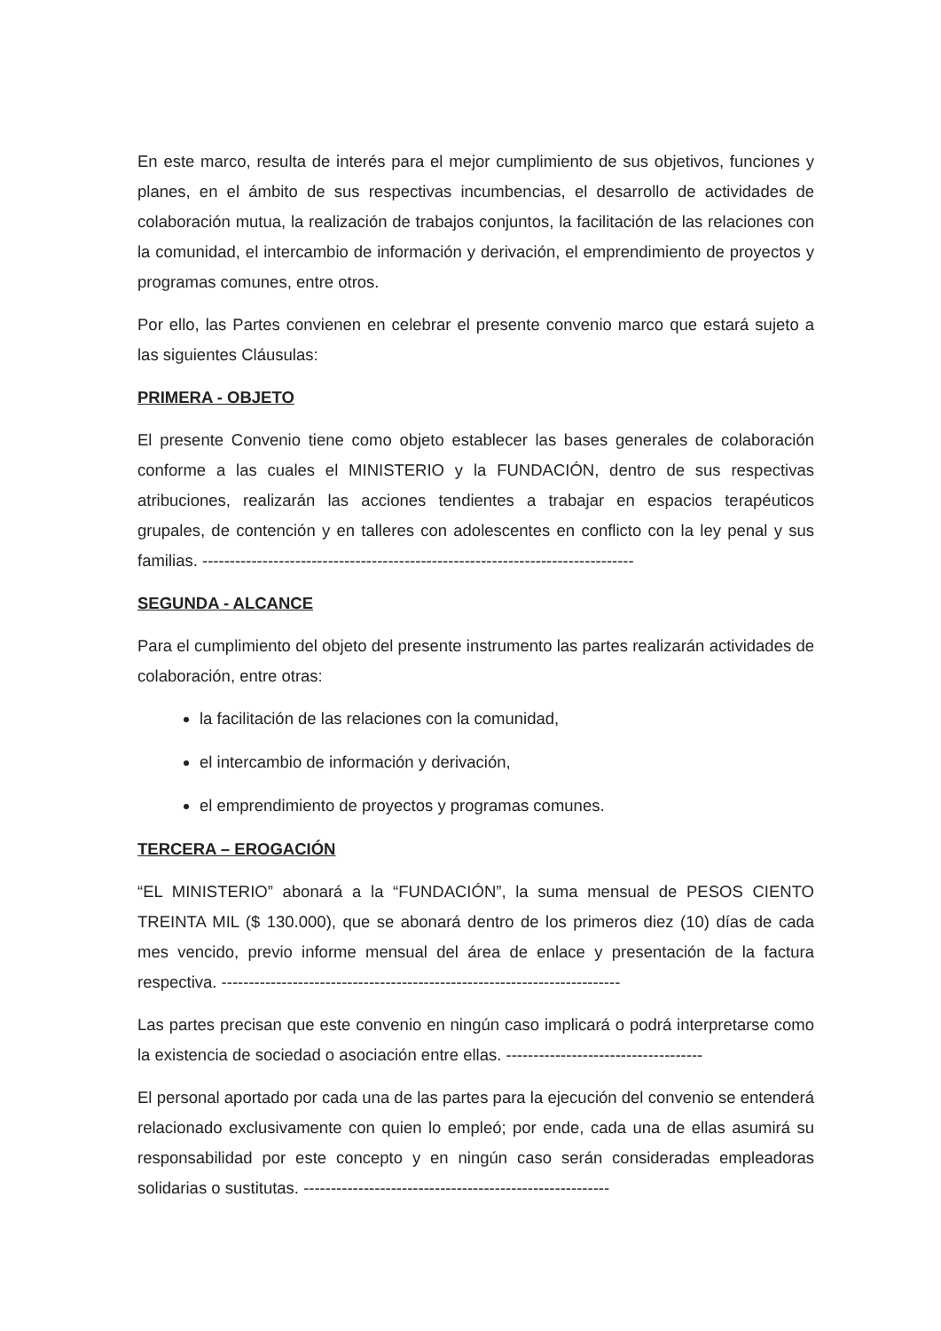En este marco, resulta de interés para el mejor cumplimiento de sus objetivos, funciones y planes, en el ámbito de sus respectivas incumbencias, el desarrollo de actividades de colaboración mutua, la realización de trabajos conjuntos, la facilitación de las relaciones con la comunidad, el intercambio de información y derivación, el emprendimiento de proyectos y programas comunes, entre otros.
Por ello, las Partes convienen en celebrar el presente convenio marco que estará sujeto a las siguientes Cláusulas:
PRIMERA - OBJETO
El presente Convenio tiene como objeto establecer las bases generales de colaboración conforme a las cuales el MINISTERIO y la FUNDACIÓN, dentro de sus respectivas atribuciones, realizarán las acciones tendientes a trabajar en espacios terapéuticos grupales, de contención y en talleres con adolescentes en conflicto con la ley penal y sus familias. -------------------------------------------------------------------------------
SEGUNDA - ALCANCE
Para el cumplimiento del objeto del presente instrumento las partes realizarán actividades de colaboración, entre otras:
la facilitación de las relaciones con la comunidad,
el intercambio de información y derivación,
el emprendimiento de proyectos y programas comunes.
TERCERA – EROGACIÓN
“EL MINISTERIO” abonará a la “FUNDACIÓN”, la suma mensual de PESOS CIENTO TREINTA MIL ($ 130.000), que se abonará dentro de los primeros diez (10) días de cada mes vencido, previo informe mensual del área de enlace y presentación de la factura respectiva. -------------------------------------------------------------------------
Las partes precisan que este convenio en ningún caso implicará o podrá interpretarse como la existencia de sociedad o asociación entre ellas. ------------------------------------
El personal aportado por cada una de las partes para la ejecución del convenio se entenderá relacionado exclusivamente con quien lo empleó; por ende, cada una de ellas asumirá su responsabilidad por este concepto y en ningún caso serán consideradas empleadoras solidarias o sustitutas. --------------------------------------------------------